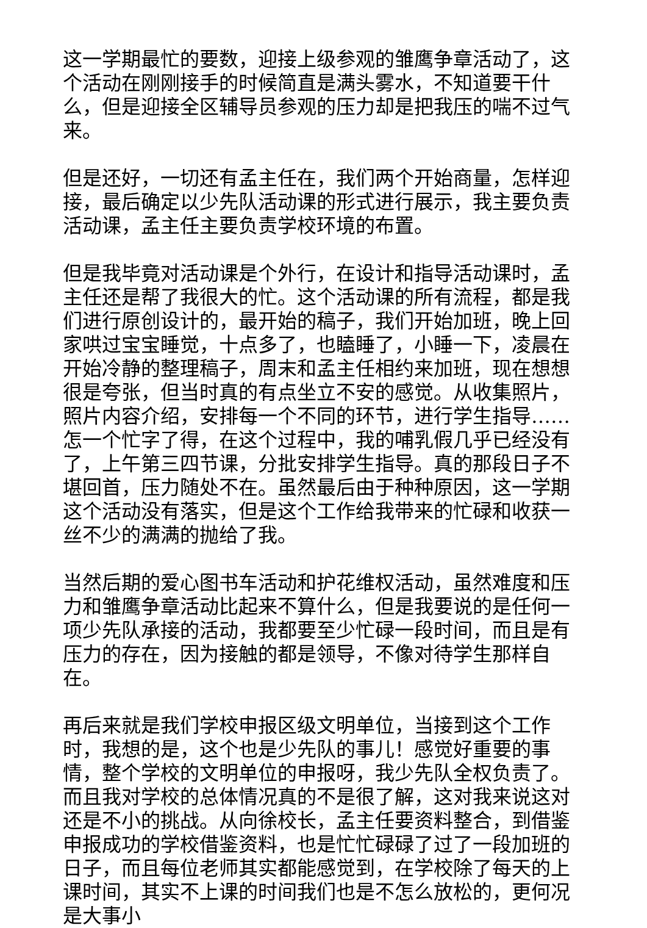这一学期最忙的要数，迎接上级参观的雏鹰争章活动了，这个活动在刚刚接手的时候简直是满头雾水，不知道要干什么，但是迎接全区辅导员参观的压力却是把我压的喘不过气来。
但是还好，一切还有孟主任在，我们两个开始商量，怎样迎接，最后确定以少先队活动课的形式进行展示，我主要负责活动课，孟主任主要负责学校环境的布置。
但是我毕竟对活动课是个外行，在设计和指导活动课时，孟主任还是帮了我很大的忙。这个活动课的所有流程，都是我们进行原创设计的，最开始的稿子，我们开始加班，晚上回家哄过宝宝睡觉，十点多了，也瞌睡了，小睡一下，凌晨在开始冷静的整理稿子，周末和孟主任相约来加班，现在想想很是夸张，但当时真的有点坐立不安的感觉。从收集照片，照片内容介绍，安排每一个不同的环节，进行学生指导……怎一个忙字了得，在这个过程中，我的哺乳假几乎已经没有了，上午第三四节课，分批安排学生指导。真的那段日子不堪回首，压力随处不在。虽然最后由于种种原因，这一学期这个活动没有落实，但是这个工作给我带来的忙碌和收获一丝不少的满满的抛给了我。
当然后期的爱心图书车活动和护花维权活动，虽然难度和压力和雏鹰争章活动比起来不算什么，但是我要说的是任何一项少先队承接的活动，我都要至少忙碌一段时间，而且是有压力的存在，因为接触的都是领导，不像对待学生那样自在。
再后来就是我们学校申报区级文明单位，当接到这个工作时，我想的是，这个也是少先队的事儿！感觉好重要的事情，整个学校的文明单位的申报呀，我少先队全权负责了。而且我对学校的总体情况真的不是很了解，这对我来说这对还是不小的挑战。从向徐校长，孟主任要资料整合，到借鉴申报成功的学校借鉴资料，也是忙忙碌碌了过了一段加班的日子，而且每位老师其实都能感觉到，在学校除了每天的上课时间，其实不上课的时间我们也是不怎么放松的，更何况是大事小